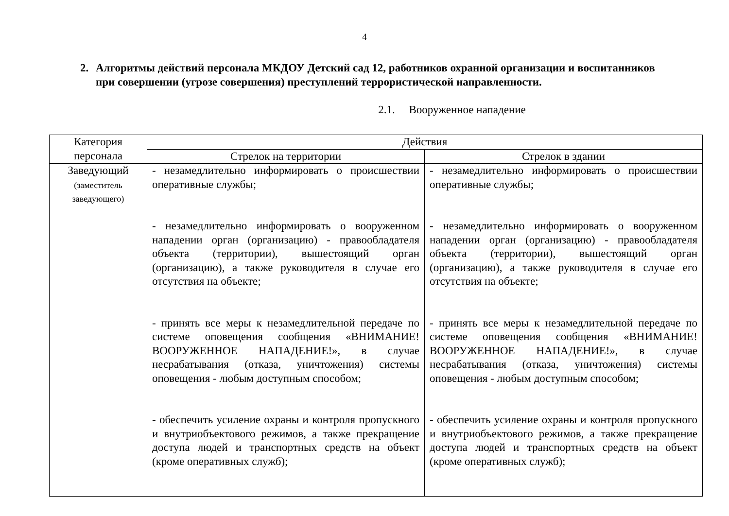4
2. Алгоритмы действий персонала МКДОУ Детский сад 12, работников охранной организации и воспитанников при совершении (угрозе совершения) преступлений террористической направленности.
2.1. Вооруженное нападение
| Категория персонала | Действия | |
| --- | --- | --- |
| | Стрелок на территории | Стрелок в здании |
| Заведующий (заместитель заведующего) | - незамедлительно информировать о происшествии оперативные службы; - незамедлительно информировать о вооруженном нападении орган (организацию) - правообладателя объекта (территории), вышестоящий орган (организацию), а также руководителя в случае его отсутствия на объекте; - принять все меры к незамедлительной передаче по системе оповещения сообщения «ВНИМАНИЕ! ВООРУЖЕННОЕ НАПАДЕНИЕ!», в случае несрабатывания (отказа, уничтожения) системы оповещения - любым доступным способом; - обеспечить усиление охраны и контроля пропускного и внутриобъектового режимов, а также прекращение доступа людей и транспортных средств на объект (кроме оперативных служб); | - незамедлительно информировать о происшествии оперативные службы; - незамедлительно информировать о вооруженном нападении орган (организацию) - правообладателя объекта (территории), вышестоящий орган (организацию), а также руководителя в случае его отсутствия на объекте; - принять все меры к незамедлительной передаче по системе оповещения сообщения «ВНИМАНИЕ! ВООРУЖЕННОЕ НАПАДЕНИЕ!», в случае несрабатывания (отказа, уничтожения) системы оповещения - любым доступным способом; - обеспечить усиление охраны и контроля пропускного и внутриобъектового режимов, а также прекращение доступа людей и транспортных средств на объект (кроме оперативных служб); |